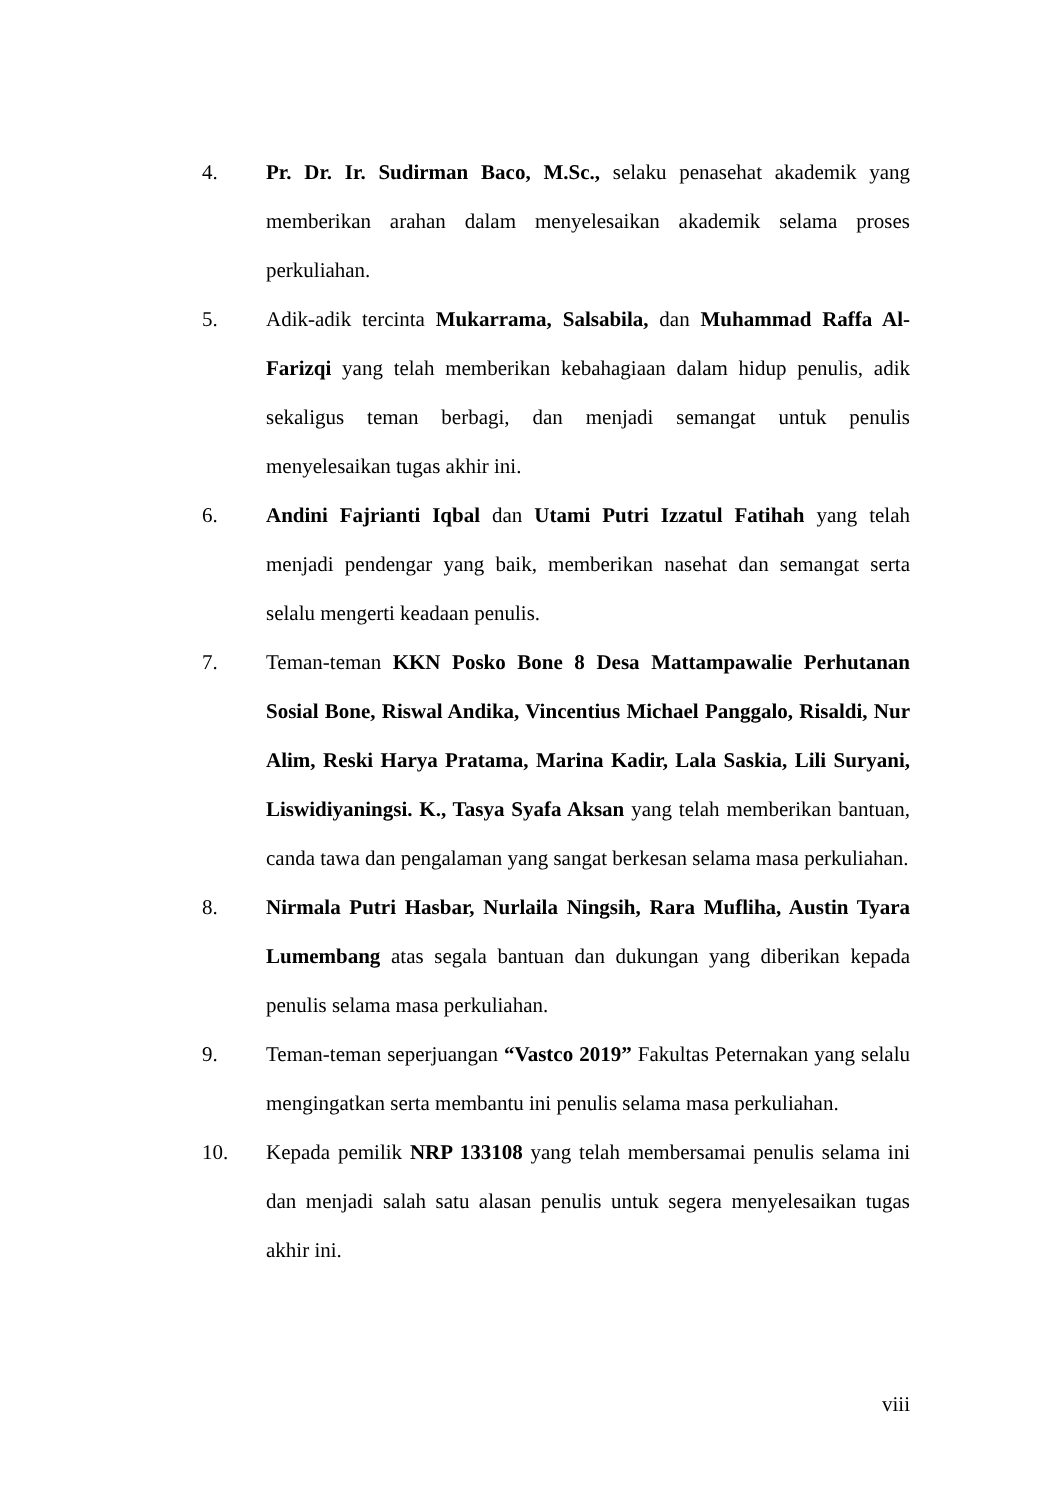4. Pr. Dr. Ir. Sudirman Baco, M.Sc., selaku penasehat akademik yang memberikan arahan dalam menyelesaikan akademik selama proses perkuliahan.
5. Adik-adik tercinta Mukarrama, Salsabila, dan Muhammad Raffa Al-Farizqi yang telah memberikan kebahagiaan dalam hidup penulis, adik sekaligus teman berbagi, dan menjadi semangat untuk penulis menyelesaikan tugas akhir ini.
6. Andini Fajrianti Iqbal dan Utami Putri Izzatul Fatihah yang telah menjadi pendengar yang baik, memberikan nasehat dan semangat serta selalu mengerti keadaan penulis.
7. Teman-teman KKN Posko Bone 8 Desa Mattampawalie Perhutanan Sosial Bone, Riswal Andika, Vincentius Michael Panggalo, Risaldi, Nur Alim, Reski Harya Pratama, Marina Kadir, Lala Saskia, Lili Suryani, Liswidiyaningsi. K., Tasya Syafa Aksan yang telah memberikan bantuan, canda tawa dan pengalaman yang sangat berkesan selama masa perkuliahan.
8. Nirmala Putri Hasbar, Nurlaila Ningsih, Rara Mufliha, Austin Tyara Lumembang atas segala bantuan dan dukungan yang diberikan kepada penulis selama masa perkuliahan.
9. Teman-teman seperjuangan “Vastco 2019” Fakultas Peternakan yang selalu mengingatkan serta membantu ini penulis selama masa perkuliahan.
10. Kepada pemilik NRP 133108 yang telah membersamai penulis selama ini dan menjadi salah satu alasan penulis untuk segera menyelesaikan tugas akhir ini.
viii